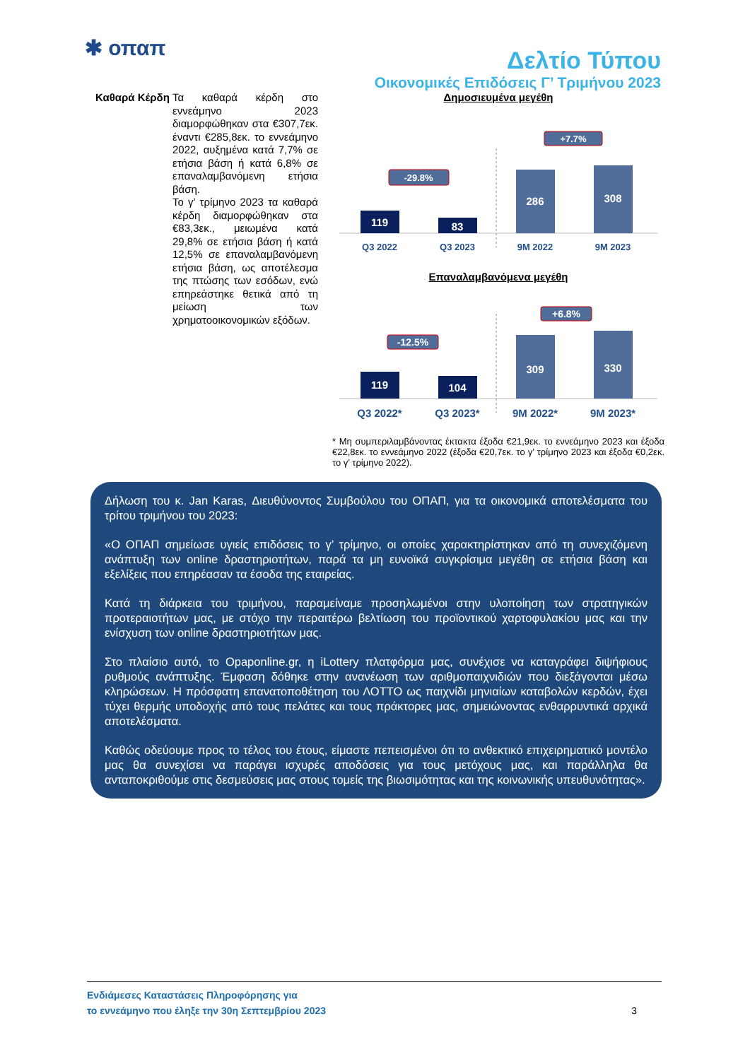✱ οπαπ
Δελτίο Τύπου
Οικονομικές Επιδόσεις Γ’ Τριμήνου 2023
Καθαρά Κέρδη
Τα καθαρά κέρδη στο εννεάμηνο 2023 διαμορφώθηκαν στα €307,7εκ. έναντι €285,8εκ. το εννεάμηνο 2022, αυξημένα κατά 7,7% σε ετήσια βάση ή κατά 6,8% σε επαναλαμβανόμενη ετήσια βάση.
Το γ’ τρίμηνο 2023 τα καθαρά κέρδη διαμορφώθηκαν στα €83,3εκ., μειωμένα κατά 29,8% σε ετήσια βάση ή κατά 12,5% σε επαναλαμβανόμενη ετήσια βάση, ως αποτέλεσμα της πτώσης των εσόδων, ενώ επηρεάστηκε θετικά από τη μείωση των χρηματοοικονομικών εξόδων.
Δημοσιευμένα μεγέθη
119
83
286
308
-29.8%
+7.7%
Q3 2022
Q3 2023
9M 2022
9M 2023
Επαναλαμβανόμενα μεγέθη
119
104
309
330
-12.5%
+6.8%
Q3 2022*
Q3 2023*
9M 2022*
9M 2023*
* Μη συμπεριλαμβάνοντας έκτακτα έξοδα €21,9εκ. το εννεάμηνο 2023 και έξοδα €22,8εκ. το εννεάμηνο 2022 (έξοδα €20,7εκ. το γ’ τρίμηνο 2023 και έξοδα €0,2εκ. το γ’ τρίμηνο 2022).
Δήλωση του κ. Jan Karas, Διευθύνοντος Συμβούλου του ΟΠΑΠ, για τα οικονομικά αποτελέσματα του τρίτου τριμήνου του 2023:
«Ο ΟΠΑΠ σημείωσε υγιείς επιδόσεις το γ’ τρίμηνο, οι οποίες χαρακτηρίστηκαν από τη συνεχιζόμενη ανάπτυξη των online δραστηριοτήτων, παρά τα μη ευνοϊκά συγκρίσιμα μεγέθη σε ετήσια βάση και εξελίξεις που επηρέασαν τα έσοδα της εταιρείας.
Κατά τη διάρκεια του τριμήνου, παραμείναμε προσηλωμένοι στην υλοποίηση των στρατηγικών προτεραιοτήτων μας, με στόχο την περαιτέρω βελτίωση του προϊοντικού χαρτοφυλακίου μας και την ενίσχυση των online δραστηριοτήτων μας.
Στο πλαίσιο αυτό, το Opaponline.gr, η iLottery πλατφόρμα μας, συνέχισε να καταγράφει διψήφιους ρυθμούς ανάπτυξης. Έμφαση δόθηκε στην ανανέωση των αριθμοπαιχνιδιών που διεξάγονται μέσω κληρώσεων. Η πρόσφατη επανατοποθέτηση του ΛΟΤΤΟ ως παιχνίδι μηνιαίων καταβολών κερδών, έχει τύχει θερμής υποδοχής από τους πελάτες και τους πράκτορες μας, σημειώνοντας ενθαρρυντικά αρχικά αποτελέσματα.
Καθώς οδεύουμε προς το τέλος του έτους, είμαστε πεπεισμένοι ότι το ανθεκτικό επιχειρηματικό μοντέλο μας θα συνεχίσει να παράγει ισχυρές αποδόσεις για τους μετόχους μας, και παράλληλα θα ανταποκριθούμε στις δεσμεύσεις μας στους τομείς της βιωσιμότητας και της κοινωνικής υπευθυνότητας».
Ενδιάμεσες Καταστάσεις Πληροφόρησης για
το εννεάμηνο που έληξε την 30η Σεπτεμβρίου 2023
3